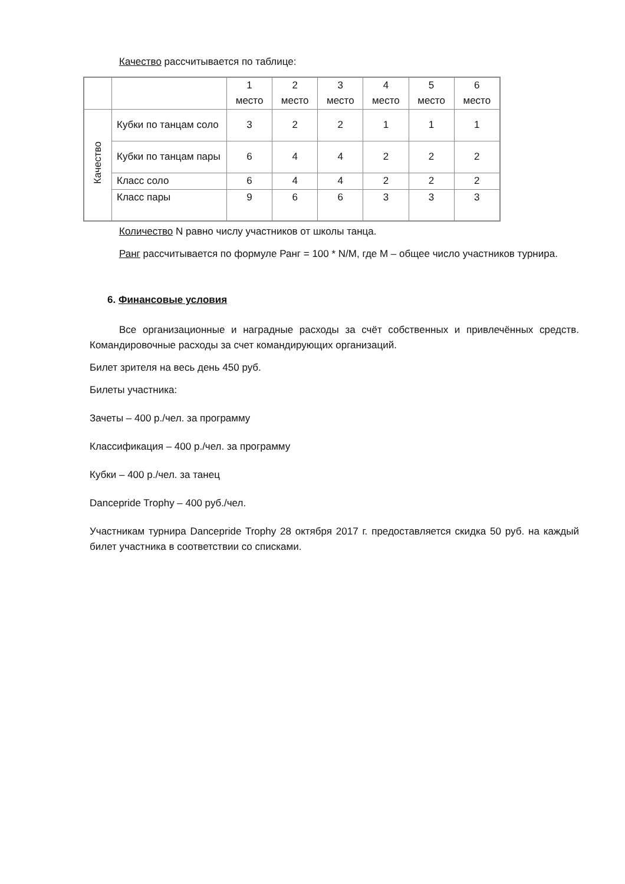Качество рассчитывается по таблице:
| | | 1 место | 2 место | 3 место | 4 место | 5 место | 6 место |
| Качество | Кубки по танцам соло | 3 | 2 | 2 | 1 | 1 | 1 |
| | Кубки по танцам пары | 6 | 4 | 4 | 2 | 2 | 2 |
| | Класс соло | 6 | 4 | 4 | 2 | 2 | 2 |
| | Класс пары | 9 | 6 | 6 | 3 | 3 | 3 |
Количество N равно числу участников от школы танца.
Ранг рассчитывается по формуле Ранг = 100 * N/M, где M – общее число участников турнира.
6. Финансовые условия
Все организационные и наградные расходы за счёт собственных и привлечённых средств. Командировочные расходы за счет командирующих организаций.
Билет зрителя на весь день 450 руб.
Билеты участника:
Зачеты – 400 р./чел. за программу
Классификация – 400 р./чел. за программу
Кубки – 400 р./чел. за танец
Dancepride Trophy – 400 руб./чел.
Участникам турнира Dancepride Trophy 28 октября 2017 г. предоставляется скидка 50 руб. на каждый билет участника в соответствии со списками.